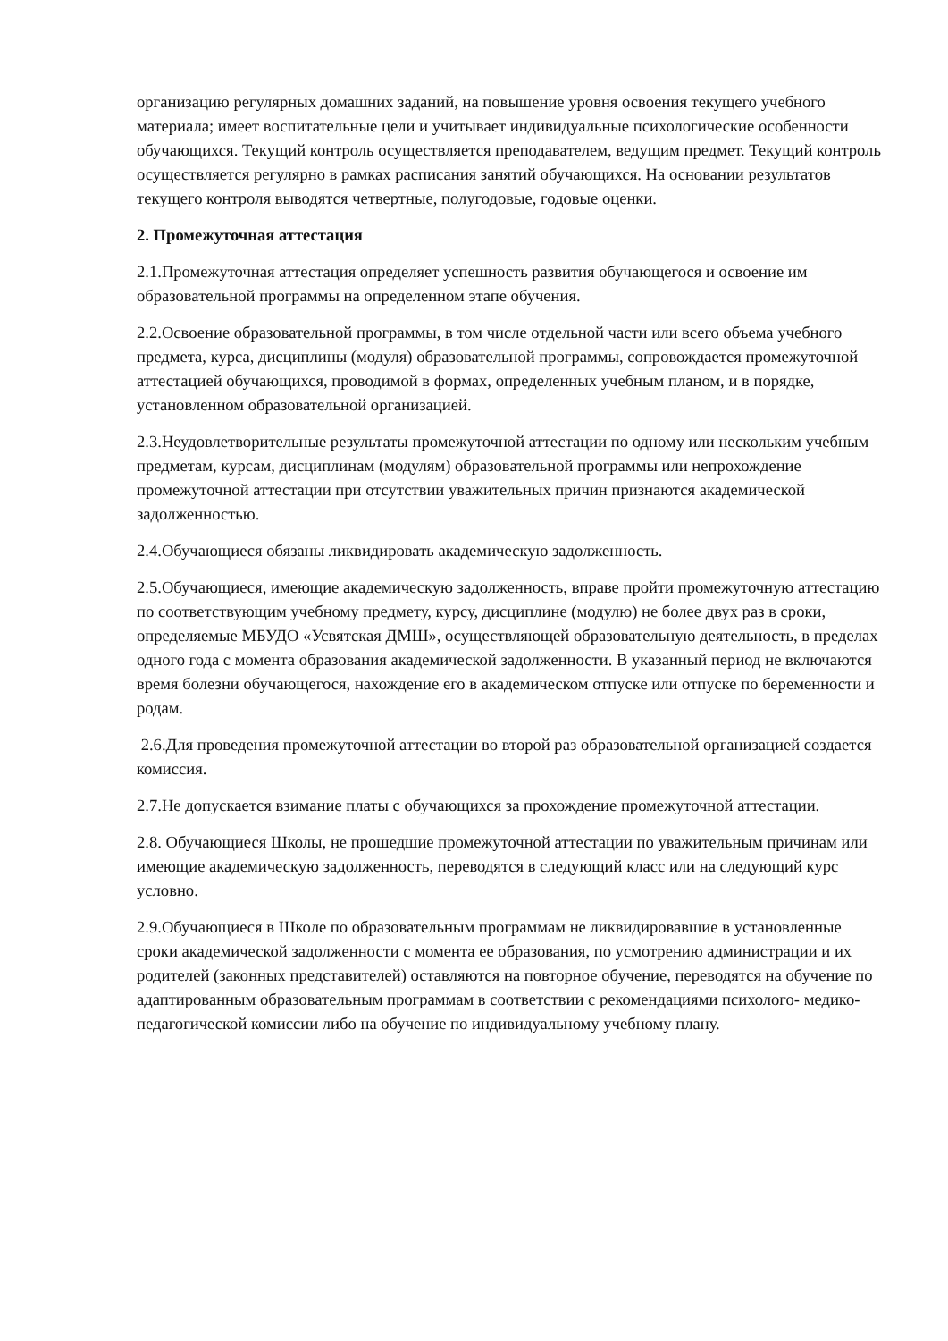организацию регулярных домашних заданий, на повышение уровня освоения текущего учебного материала; имеет воспитательные цели и учитывает индивидуальные психологические особенности обучающихся. Текущий контроль осуществляется преподавателем, ведущим предмет. Текущий контроль осуществляется регулярно в рамках расписания занятий обучающихся. На основании результатов текущего контроля выводятся четвертные, полугодовые, годовые оценки.
2. Промежуточная аттестация
2.1.Промежуточная аттестация определяет успешность развития обучающегося и освоение им образовательной программы на определенном этапе обучения.
2.2.Освоение образовательной программы, в том числе отдельной части или всего объема учебного предмета, курса, дисциплины (модуля) образовательной программы, сопровождается промежуточной аттестацией обучающихся, проводимой в формах, определенных учебным планом, и в порядке, установленном образовательной организацией.
2.3.Неудовлетворительные результаты промежуточной аттестации по одному или нескольким учебным предметам, курсам, дисциплинам (модулям) образовательной программы или непрохождение промежуточной аттестации при отсутствии уважительных причин признаются академической задолженностью.
2.4.Обучающиеся обязаны ликвидировать академическую задолженность.
2.5.Обучающиеся, имеющие академическую задолженность, вправе пройти промежуточную аттестацию по соответствующим учебному предмету, курсу, дисциплине (модулю) не более двух раз в сроки, определяемые МБУДО «Усвятская ДМШ», осуществляющей образовательную деятельность, в пределах одного года с момента образования академической задолженности. В указанный период не включаются время болезни обучающегося, нахождение его в академическом отпуске или отпуске по беременности и родам.
2.6.Для проведения промежуточной аттестации во второй раз образовательной организацией создается комиссия.
2.7.Не допускается взимание платы с обучающихся за прохождение промежуточной аттестации.
2.8. Обучающиеся Школы, не прошедшие промежуточной аттестации по уважительным причинам или имеющие академическую задолженность, переводятся в следующий класс или на следующий курс условно.
2.9.Обучающиеся в Школе по образовательным программам не ликвидировавшие в установленные сроки академической задолженности с момента ее образования, по усмотрению администрации и их родителей (законных представителей) оставляются на повторное обучение, переводятся на обучение по адаптированным образовательным программам в соответствии с рекомендациями психолого- медико-педагогической комиссии либо на обучение по индивидуальному учебному плану.